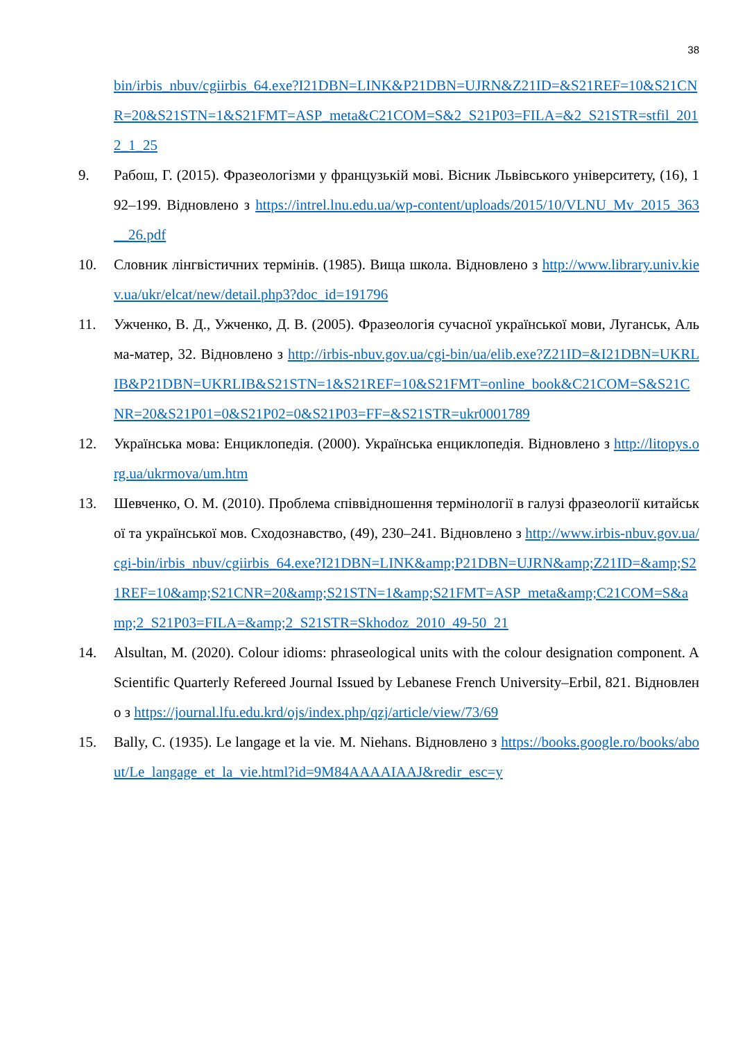38
bin/irbis_nbuv/cgiirbis_64.exe?I21DBN=LINK&P21DBN=UJRN&Z21ID=&S21REF=10&S21CNR=20&S21STN=1&S21FMT=ASP_meta&C21COM=S&2_S21P03=FILA=&2_S21STR=stfil_2012_1_25
9. Рабош, Г. (2015). Фразеологізми у французькій мові. Вісник Львівського університету, (16), 192–199. Відновлено з https://intrel.lnu.edu.ua/wp-content/uploads/2015/10/VLNU_Mv_2015_363__26.pdf
10. Словник лінгвістичних термінів. (1985). Вища школа. Відновлено з http://www.library.univ.kiev.ua/ukr/elcat/new/detail.php3?doc_id=191796
11. Ужченко, В. Д., Ужченко, Д. В. (2005). Фразеологія сучасної української мови, Луганськ, Альма-матер, 32. Відновлено з http://irbis-nbuv.gov.ua/cgi-bin/ua/elib.exe?Z21ID=&I21DBN=UKRLIB&P21DBN=UKRLIB&S21STN=1&S21REF=10&S21FMT=online_book&C21COM=S&S21CNR=20&S21P01=0&S21P02=0&S21P03=FF=&S21STR=ukr0001789
12. Українська мова: Енциклопедія. (2000). Українська енциклопедія. Відновлено з http://litopys.org.ua/ukrmova/um.htm
13. Шевченко, О. М. (2010). Проблема співвідношення термінології в галузі фразеології китайської та української мов. Сходознавство, (49), 230–241. Відновлено з http://www.irbis-nbuv.gov.ua/cgi-bin/irbis_nbuv/cgiirbis_64.exe?I21DBN=LINK&amp;P21DBN=UJRN&amp;Z21ID=&amp;S21REF=10&amp;S21CNR=20&amp;S21STN=1&amp;S21FMT=ASP_meta&amp;C21COM=S&amp;2_S21P03=FILA=&amp;2_S21STR=Skhodoz_2010_49-50_21
14. Alsultan, M. (2020). Colour idioms: phraseological units with the colour designation component. A Scientific Quarterly Refereed Journal Issued by Lebanese French University–Erbil, 821. Відновлено з https://journal.lfu.edu.krd/ojs/index.php/qzj/article/view/73/69
15. Bally, C. (1935). Le langage et la vie. M. Niehans. Відновлено з https://books.google.ro/books/about/Le_langage_et_la_vie.html?id=9M84AAAAIAAJ&redir_esc=y